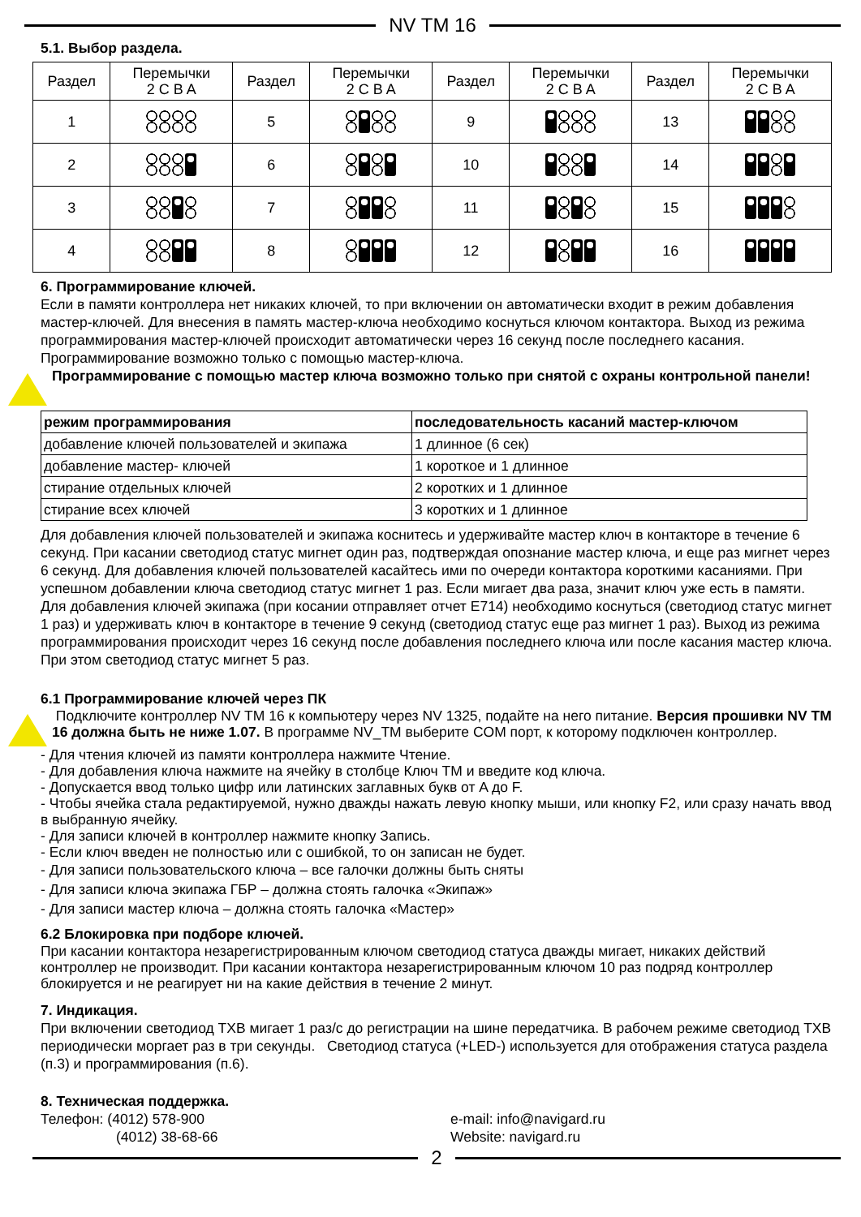NV TM 16
5.1. Выбор раздела.
| Раздел | Перемычки 2 C B A | Раздел | Перемычки 2 C B A | Раздел | Перемычки 2 C B A | Раздел | Перемычки 2 C B A |
| --- | --- | --- | --- | --- | --- | --- | --- |
| 1 | | 5 | | 9 | | 13 | |
| 2 | | 6 | | 10 | | 14 | |
| 3 | | 7 | | 11 | | 15 | |
| 4 | | 8 | | 12 | | 16 | |
6. Программирование ключей.
Если в памяти контроллера нет никаких ключей, то при включении он автоматически входит в режим добавления мастер-ключей. Для внесения в память мастер-ключа необходимо коснуться ключом контактора. Выход из режима программирования мастер-ключей происходит автоматически через 16 секунд после последнего касания. Программирование возможно только с помощью мастер-ключа.
Программирование с помощью мастер ключа возможно только при снятой с охраны контрольной панели!
| режим программирования | последовательность касаний мастер-ключом |
| --- | --- |
| добавление ключей пользователей и экипажа | 1 длинное (6 сек) |
| добавление мастер- ключей | 1 короткое и 1 длинное |
| стирание отдельных ключей | 2 коротких и 1 длинное |
| стирание всех ключей | 3 коротких и 1 длинное |
Для добавления ключей пользователей и экипажа коснитесь и удерживайте мастер ключ в контакторе в течение 6 секунд. При касании светодиод статус мигнет один раз, подтверждая опознание мастер ключа, и еще раз мигнет через 6 секунд. Для добавления ключей пользователей касайтесь ими по очереди контактора короткими касаниями. При успешном добавлении ключа светодиод статус мигнет 1 раз. Если мигает два раза, значит ключ уже есть в памяти. Для добавления ключей экипажа (при косании отправляет отчет E714) необходимо коснуться (светодиод статус мигнет 1 раз) и удерживать ключ в контакторе в течение 9 секунд (светодиод статус еще раз мигнет 1 раз). Выход из режима программирования происходит через 16 секунд после добавления последнего ключа или после касания мастер ключа. При этом светодиод статус мигнет 5 раз.
6.1 Программирование ключей через ПК
Подключите контроллер NV TM 16 к компьютеру через NV 1325, подайте на него питание. Версия прошивки NV TM 16 должна быть не ниже 1.07. В программе NV_TM выберите COM порт, к которому подключен контроллер.
- Для чтения ключей из памяти контроллера нажмите Чтение.
- Для добавления ключа нажмите на ячейку в столбце Ключ ТМ и введите код ключа.
- Допускается ввод только цифр или латинских заглавных букв от A до F.
- Чтобы ячейка стала редактируемой, нужно дважды нажать левую кнопку мыши, или кнопку F2, или сразу начать ввод в выбранную ячейку.
- Для записи ключей в контроллер нажмите кнопку Запись.
- Если ключ введен не полностью или с ошибкой, то он записан не будет.
- Для записи пользовательского ключа – все галочки должны быть сняты
- Для записи ключа экипажа ГБР – должна стоять галочка «Экипаж»
- Для записи мастер ключа – должна стоять галочка «Мастер»
6.2 Блокировка при подборе ключей.
При касании контактора незарегистрированным ключом светодиод статуса дважды мигает, никаких действий контроллер не производит. При касании контактора незарегистрированным ключом 10 раз подряд контроллер блокируется и не реагирует ни на какие действия в течение 2 минут.
7. Индикация.
При включении светодиод TXB мигает 1 раз/с до регистрации на шине передатчика. В рабочем режиме светодиод TXB периодически моргает раз в три секунды. Светодиод статуса (+LED-) используется для отображения статуса раздела (п.3) и программирования (п.6).
8. Техническая поддержка.
Телефон: (4012) 578-900
(4012) 38-68-66
e-mail: info@navigard.ru
Website: navigard.ru
2